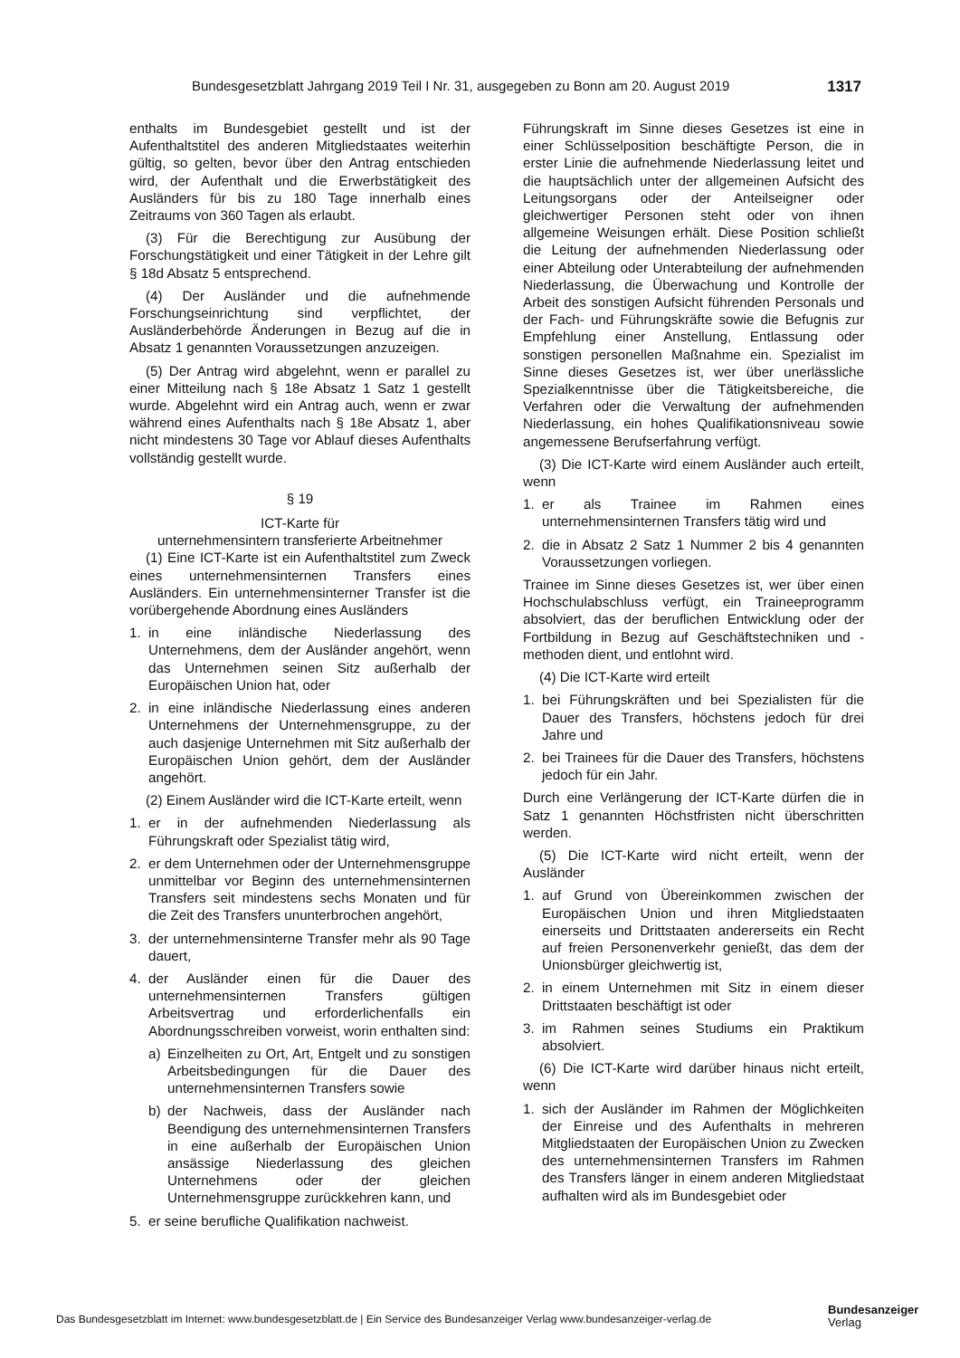Bundesgesetzblatt Jahrgang 2019 Teil I Nr. 31, ausgegeben zu Bonn am 20. August 2019 1317
enthalts im Bundesgebiet gestellt und ist der Aufenthaltstitel des anderen Mitgliedstaates weiterhin gültig, so gelten, bevor über den Antrag entschieden wird, der Aufenthalt und die Erwerbstätigkeit des Ausländers für bis zu 180 Tage innerhalb eines Zeitraums von 360 Tagen als erlaubt.
(3) Für die Berechtigung zur Ausübung der Forschungstätigkeit und einer Tätigkeit in der Lehre gilt § 18d Absatz 5 entsprechend.
(4) Der Ausländer und die aufnehmende Forschungseinrichtung sind verpflichtet, der Ausländerbehörde Änderungen in Bezug auf die in Absatz 1 genannten Voraussetzungen anzuzeigen.
(5) Der Antrag wird abgelehnt, wenn er parallel zu einer Mitteilung nach § 18e Absatz 1 Satz 1 gestellt wurde. Abgelehnt wird ein Antrag auch, wenn er zwar während eines Aufenthalts nach § 18e Absatz 1, aber nicht mindestens 30 Tage vor Ablauf dieses Aufenthalts vollständig gestellt wurde.
§ 19
ICT-Karte für
unternehmensintern transferierte Arbeitnehmer
(1) Eine ICT-Karte ist ein Aufenthaltstitel zum Zweck eines unternehmensinternen Transfers eines Ausländers. Ein unternehmensinterner Transfer ist die vorübergehende Abordnung eines Ausländers
1. in eine inländische Niederlassung des Unternehmens, dem der Ausländer angehört, wenn das Unternehmen seinen Sitz außerhalb der Europäischen Union hat, oder
2. in eine inländische Niederlassung eines anderen Unternehmens der Unternehmensgruppe, zu der auch dasjenige Unternehmen mit Sitz außerhalb der Europäischen Union gehört, dem der Ausländer angehört.
(2) Einem Ausländer wird die ICT-Karte erteilt, wenn
1. er in der aufnehmenden Niederlassung als Führungskraft oder Spezialist tätig wird,
2. er dem Unternehmen oder der Unternehmensgruppe unmittelbar vor Beginn des unternehmensinternen Transfers seit mindestens sechs Monaten und für die Zeit des Transfers ununterbrochen angehört,
3. der unternehmensinterne Transfer mehr als 90 Tage dauert,
4. der Ausländer einen für die Dauer des unternehmensinternen Transfers gültigen Arbeitsvertrag und erforderlichenfalls ein Abordnungsschreiben vorweist, worin enthalten sind:
a) Einzelheiten zu Ort, Art, Entgelt und zu sonstigen Arbeitsbedingungen für die Dauer des unternehmensinternen Transfers sowie
b) der Nachweis, dass der Ausländer nach Beendigung des unternehmensinternen Transfers in eine außerhalb der Europäischen Union ansässige Niederlassung des gleichen Unternehmens oder der gleichen Unternehmensgruppe zurückkehren kann, und
5. er seine berufliche Qualifikation nachweist.
Führungskraft im Sinne dieses Gesetzes ist eine in einer Schlüsselposition beschäftigte Person, die in erster Linie die aufnehmende Niederlassung leitet und die hauptsächlich unter der allgemeinen Aufsicht des Leitungsorgans oder der Anteilseigner oder gleichwertiger Personen steht oder von ihnen allgemeine Weisungen erhält. Diese Position schließt die Leitung der aufnehmenden Niederlassung oder einer Abteilung oder Unterabteilung der aufnehmenden Niederlassung, die Überwachung und Kontrolle der Arbeit des sonstigen Aufsicht führenden Personals und der Fach- und Führungskräfte sowie die Befugnis zur Empfehlung einer Anstellung, Entlassung oder sonstigen personellen Maßnahme ein. Spezialist im Sinne dieses Gesetzes ist, wer über unerlässliche Spezialkenntnisse über die Tätigkeitsbereiche, die Verfahren oder die Verwaltung der aufnehmenden Niederlassung, ein hohes Qualifikationsniveau sowie angemessene Berufserfahrung verfügt.
(3) Die ICT-Karte wird einem Ausländer auch erteilt, wenn
1. er als Trainee im Rahmen eines unternehmensinternen Transfers tätig wird und
2. die in Absatz 2 Satz 1 Nummer 2 bis 4 genannten Voraussetzungen vorliegen.
Trainee im Sinne dieses Gesetzes ist, wer über einen Hochschulabschluss verfügt, ein Traineeprogramm absolviert, das der beruflichen Entwicklung oder der Fortbildung in Bezug auf Geschäftstechniken und -methoden dient, und entlohnt wird.
(4) Die ICT-Karte wird erteilt
1. bei Führungskräften und bei Spezialisten für die Dauer des Transfers, höchstens jedoch für drei Jahre und
2. bei Trainees für die Dauer des Transfers, höchstens jedoch für ein Jahr.
Durch eine Verlängerung der ICT-Karte dürfen die in Satz 1 genannten Höchstfristen nicht überschritten werden.
(5) Die ICT-Karte wird nicht erteilt, wenn der Ausländer
1. auf Grund von Übereinkommen zwischen der Europäischen Union und ihren Mitgliedstaaten einerseits und Drittstaaten andererseits ein Recht auf freien Personenverkehr genießt, das dem der Unionsbürger gleichwertig ist,
2. in einem Unternehmen mit Sitz in einem dieser Drittstaaten beschäftigt ist oder
3. im Rahmen seines Studiums ein Praktikum absolviert.
(6) Die ICT-Karte wird darüber hinaus nicht erteilt, wenn
1. sich der Ausländer im Rahmen der Möglichkeiten der Einreise und des Aufenthalts in mehreren Mitgliedstaaten der Europäischen Union zu Zwecken des unternehmensinternen Transfers im Rahmen des Transfers länger in einem anderen Mitgliedstaat aufhalten wird als im Bundesgebiet oder
Das Bundesgesetzblatt im Internet: www.bundesgesetzblatt.de | Ein Service des Bundesanzeiger Verlag www.bundesanzeiger-verlag.de
Bundesanzeiger
Verlag